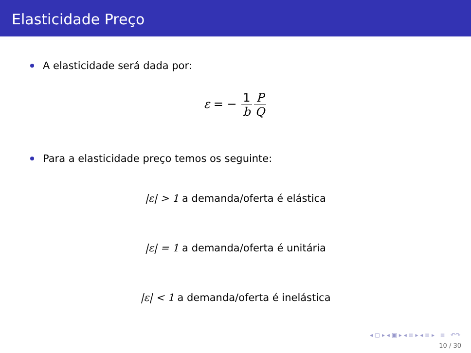Elasticidade Preço
A elasticidade será dada por:
ε = − 1 b P Q
Para a elasticidade preço temos os seguinte:
|ε| > 1 a demanda/oferta é elástica
|ε| = 1 a demanda/oferta é unitária
|ε| < 1 a demanda/oferta é inelástica
◂ ▢ ▸ ◂ ▣ ▸ ◂ ≡ ▸ ◂ ≡ ▸ ≡ ↶↷
10 / 30